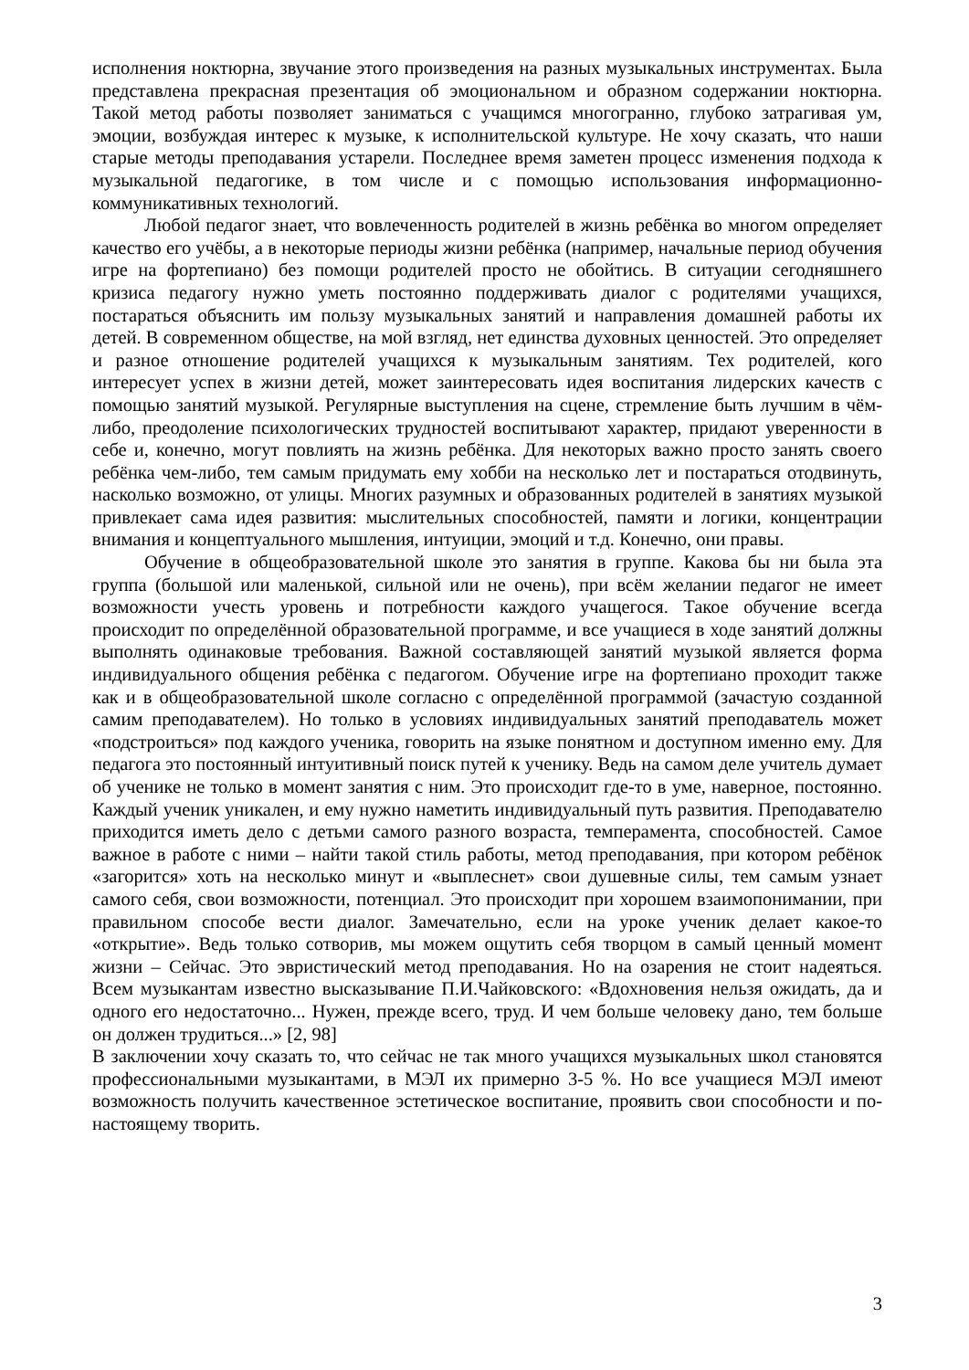исполнения ноктюрна, звучание этого произведения на разных музыкальных инструментах. Была представлена прекрасная презентация об эмоциональном и образном содержании ноктюрна. Такой метод работы позволяет заниматься с учащимся многогранно, глубоко затрагивая ум, эмоции, возбуждая интерес к музыке, к исполнительской культуре. Не хочу сказать, что наши старые методы преподавания устарели. Последнее время заметен процесс изменения подхода к музыкальной педагогике, в том числе и с помощью использования информационно-коммуникативных технологий.
Любой педагог знает, что вовлеченность родителей в жизнь ребёнка во многом определяет качество его учёбы, а в некоторые периоды жизни ребёнка (например, начальные период обучения игре на фортепиано) без помощи родителей просто не обойтись. В ситуации сегодняшнего кризиса педагогу нужно уметь постоянно поддерживать диалог с родителями учащихся, постараться объяснить им пользу музыкальных занятий и направления домашней работы их детей. В современном обществе, на мой взгляд, нет единства духовных ценностей. Это определяет и разное отношение родителей учащихся к музыкальным занятиям. Тех родителей, кого интересует успех в жизни детей, может заинтересовать идея воспитания лидерских качеств с помощью занятий музыкой. Регулярные выступления на сцене, стремление быть лучшим в чём-либо, преодоление психологических трудностей воспитывают характер, придают уверенности в себе и, конечно, могут повлиять на жизнь ребёнка. Для некоторых важно просто занять своего ребёнка чем-либо, тем самым придумать ему хобби на несколько лет и постараться отодвинуть, насколько возможно, от улицы. Многих разумных и образованных родителей в занятиях музыкой привлекает сама идея развития: мыслительных способностей, памяти и логики, концентрации внимания и концептуального мышления, интуиции, эмоций и т.д. Конечно, они правы.
Обучение в общеобразовательной школе это занятия в группе. Какова бы ни была эта группа (большой или маленькой, сильной или не очень), при всём желании педагог не имеет возможности учесть уровень и потребности каждого учащегося. Такое обучение всегда происходит по определённой образовательной программе, и все учащиеся в ходе занятий должны выполнять одинаковые требования. Важной составляющей занятий музыкой является форма индивидуального общения ребёнка с педагогом. Обучение игре на фортепиано проходит также как и в общеобразовательной школе согласно с определённой программой (зачастую созданной самим преподавателем). Но только в условиях индивидуальных занятий преподаватель может «подстроиться» под каждого ученика, говорить на языке понятном и доступном именно ему. Для педагога это постоянный интуитивный поиск путей к ученику. Ведь на самом деле учитель думает об ученике не только в момент занятия с ним. Это происходит где-то в уме, наверное, постоянно. Каждый ученик уникален, и ему нужно наметить индивидуальный путь развития. Преподавателю приходится иметь дело с детьми самого разного возраста, темперамента, способностей. Самое важное в работе с ними – найти такой стиль работы, метод преподавания, при котором ребёнок «загорится» хоть на несколько минут и «выплеснет» свои душевные силы, тем самым узнает самого себя, свои возможности, потенциал. Это происходит при хорошем взаимопонимании, при правильном способе вести диалог. Замечательно, если на уроке ученик делает какое-то «открытие». Ведь только сотворив, мы можем ощутить себя творцом в самый ценный момент жизни – Сейчас. Это эвристический метод преподавания. Но на озарения не стоит надеяться. Всем музыкантам известно высказывание П.И.Чайковского: «Вдохновения нельзя ожидать, да и одного его недостаточно... Нужен, прежде всего, труд. И чем больше человеку дано, тем больше он должен трудиться...» [2, 98]
В заключении хочу сказать то, что сейчас не так много учащихся музыкальных школ становятся профессиональными музыкантами, в МЭЛ их примерно 3-5 %. Но все учащиеся МЭЛ имеют возможность получить качественное эстетическое воспитание, проявить свои способности и по-настоящему творить.
3